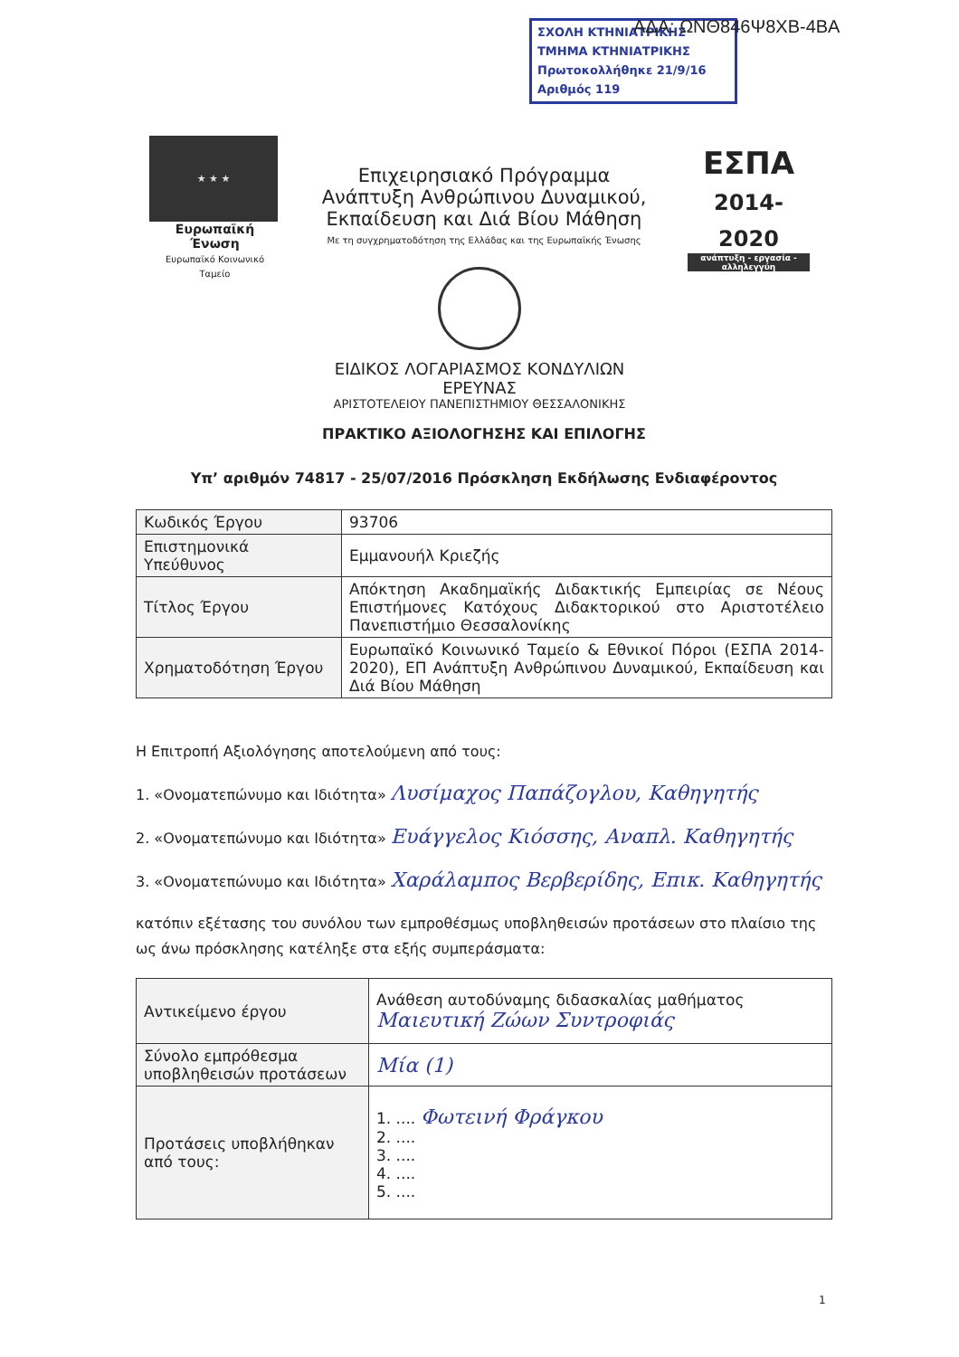ΣΧΟΛΗ ΚΤΗΝΙΑΤΡΙΚΗΣ
ΤΜΗΜΑ ΚΤΗΝΙΑΤΡΙΚΗΣ
Πρωτοκολλήθηκε 21/9/16
Αριθμός 119
ΑΔΑ: ΩΝΘ846Ψ8ΧΒ-4ΒΑ
★ ★ ★
Ευρωπαϊκή Ένωση
Ευρωπαϊκό Κοινωνικό Ταμείο
Επιχειρησιακό Πρόγραμμα
Ανάπτυξη Ανθρώπινου Δυναμικού,
Εκπαίδευση και Διά Βίου Μάθηση
Με τη συγχρηματοδότηση της Ελλάδας και της Ευρωπαϊκής Ένωσης
ΕΣΠΑ
2014-2020
ανάπτυξη - εργασία - αλληλεγγύη
ΕΙΔΙΚΟΣ ΛΟΓΑΡΙΑΣΜΟΣ ΚΟΝΔΥΛΙΩΝ ΕΡΕΥΝΑΣ
ΑΡΙΣΤΟΤΕΛΕΙΟΥ ΠΑΝΕΠΙΣΤΗΜΙΟΥ ΘΕΣΣΑΛΟΝΙΚΗΣ
ΠΡΑΚΤΙΚΟ ΑΞΙΟΛΟΓΗΣΗΣ ΚΑΙ ΕΠΙΛΟΓΗΣ
Υπ’ αριθμόν 74817 - 25/07/2016 Πρόσκληση Εκδήλωσης Ενδιαφέροντος
| Κωδικός Έργου | 93706 |
| Επιστημονικά Υπεύθυνος | Εμμανουήλ Κριεζής |
| Τίτλος Έργου | Απόκτηση Ακαδημαϊκής Διδακτικής Εμπειρίας σε Νέους Επιστήμονες Κατόχους Διδακτορικού στο Αριστοτέλειο Πανεπιστήμιο Θεσσαλονίκης |
| Χρηματοδότηση Έργου | Ευρωπαϊκό Κοινωνικό Ταμείο & Εθνικοί Πόροι (ΕΣΠΑ 2014-2020), ΕΠ Ανάπτυξη Ανθρώπινου Δυναμικού, Εκπαίδευση και Διά Βίου Μάθηση |
Η Επιτροπή Αξιολόγησης αποτελούμενη από τους:
1. «Ονοματεπώνυμο και Ιδιότητα» Λυσίμαχος Παπάζογλου, Καθηγητής
2. «Ονοματεπώνυμο και Ιδιότητα» Ευάγγελος Κιόσσης, Αναπλ. Καθηγητής
3. «Ονοματεπώνυμο και Ιδιότητα» Χαράλαμπος Βερβερίδης, Επικ. Καθηγητής
κατόπιν εξέτασης του συνόλου των εμπροθέσμως υποβληθεισών προτάσεων στο πλαίσιο της ως άνω πρόσκλησης κατέληξε στα εξής συμπεράσματα:
| Αντικείμενο έργου | Ανάθεση αυτοδύναμης διδασκαλίας μαθήματος Μαιευτική Ζώων Συντροφιάς |
| Σύνολο εμπρόθεσμα υποβληθεισών προτάσεων | Μία (1) |
| Προτάσεις υποβλήθηκαν από τους: | 1. .... Φωτεινή Φράγκου 2. .... 3. .... 4. .... 5. .... |
1